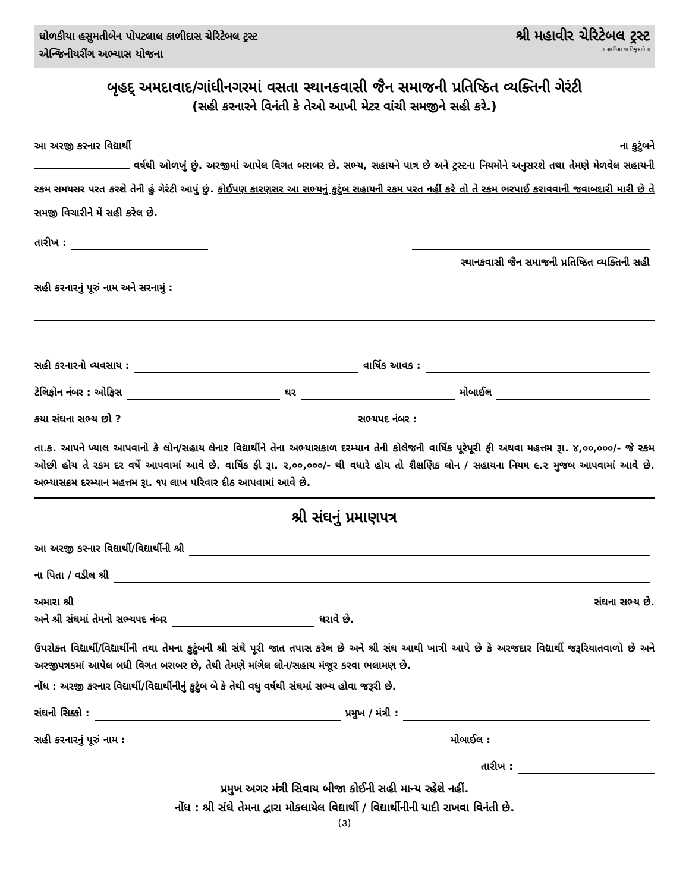ધોળકીયા હસુમતીબેન પોપટલાલ કાળીદાસ ચેરિટેબલ ટ્રસ્ટ
એન્જિનીયરીંગ અભ્યાસ યોજના
શ્રી મહાવીર ચેરિટેબલ ટ્રસ્ટ
॥ सा विद्या या विमुक्तये ॥
બૃહદ્ અમદાવાદ/ગાંધીનગરમાં વસતા સ્થાનકવાસી જૈન સમાજની પ્રતિષ્ઠિત વ્યક્તિની ગેરંટી
(સહી કરનારને વિનંતી કે તેઓ આખી મેટર વાંચી સમજીને સહી કરે.)
આ અરજી કરનાર વિદ્યાર્થી ના કુટુંબને
વર્ષથી ઓળખું છું. અરજીમાં આપેલ વિગત બરાબર છે. સભ્ય, સહાયને પાત્ર છે અને ટ્રસ્ટના નિયમોને અનુસરશે તથા તેમણે મેળવેલ સહાયની રકમ સમયસર પરત કરશે તેની હું ગેરંટી આપું છું. કોઈપણ કારણસર આ સભ્યનું કુટુંબ સહાયની રકમ પરત નહીં કરે તો તે રકમ ભરપાઈ કરાવવાની જવાબદારી મારી છે તે સમજી વિચારીને મેં સહી કરેલ છે.
તારીખ :
સ્થાનકવાસી જૈન સમાજની પ્રતિષ્ઠિત વ્યક્તિની સહી
સહી કરનારનું પૂરું નામ અને સરનામું :
સહી કરનારનો વ્યવસાય : વાર્ષિક આવક :
ટેલિફોન નંબર : ઓફિસ ઘર મોબાઈલ
કયા સંઘના સભ્ય છો ? સભ્યપદ નંબર :
તા.ક. આપને ખ્યાલ આપવાનો કે લોન/સહાય લેનાર વિદ્યાર્થીને તેના અભ્યાસકાળ દરમ્યાન તેની કોલેજની વાર્ષિક પૂરેપૂરી ફી અથવા મહત્તમ રૂા. ૪,૦૦,૦૦૦/- જે રકમ ઓછી હોય તે રકમ દર વર્ષે આપવામાં આવે છે. વાર્ષિક ફી રૂા. ૨,૦૦,૦૦૦/- થી વધારે હોય તો શૈક્ષણિક લોન / સહાયના નિયમ ૯.૨ મુજબ આપવામાં આવે છે. અભ્યાસક્રમ દરમ્યાન મહત્તમ રૂા. ૧૫ લાખ પરિવાર દીઠ આપવામાં આવે છે.
શ્રી સંઘનું પ્રમાણપત્ર
આ અરજી કરનાર વિદ્યાર્થી/વિદ્યાર્થીની શ્રી
ના પિતા / વડીલ શ્રી
અમારા શ્રી સંઘના સભ્ય છે.
અને શ્રી સંઘમાં તેમનો સભ્યપદ નંબર ધરાવે છે.
ઉપરોક્ત વિદ્યાર્થી/વિદ્યાર્થીની તથા તેમના કુટુંબની શ્રી સંઘે પૂરી જાત તપાસ કરેલ છે અને શ્રી સંઘ આથી ખાત્રી આપે છે કે અરજદાર વિદ્યાર્થી જરૂરિયાતવાળો છે અને અરજીપત્રકમાં આપેલ બધી વિગત બરાબર છે, તેથી તેમણે માંગેલ લોન/સહાય મંજૂર કરવા ભલામણ છે.
નોંધ : અરજી કરનાર વિદ્યાર્થી/વિદ્યાર્થીનીનું કુટુંબ બે કે તેથી વધુ વર્ષથી સંઘમાં સભ્ય હોવા જરૂરી છે.
સંઘનો સિક્કો : પ્રમુખ / મંત્રી :
સહી કરનારનું પૂરું નામ : મોબાઈલ :
તારીખ :
પ્રમુખ અગર મંત્રી સિવાય બીજા કોઈની સહી માન્ય રહેશે નહીં.
નોંધ : શ્રી સંઘે તેમના દ્વારા મોકલાયેલ વિદ્યાર્થી / વિદ્યાર્થીનીની યાદી રાખવા વિનંતી છે.
(૩)